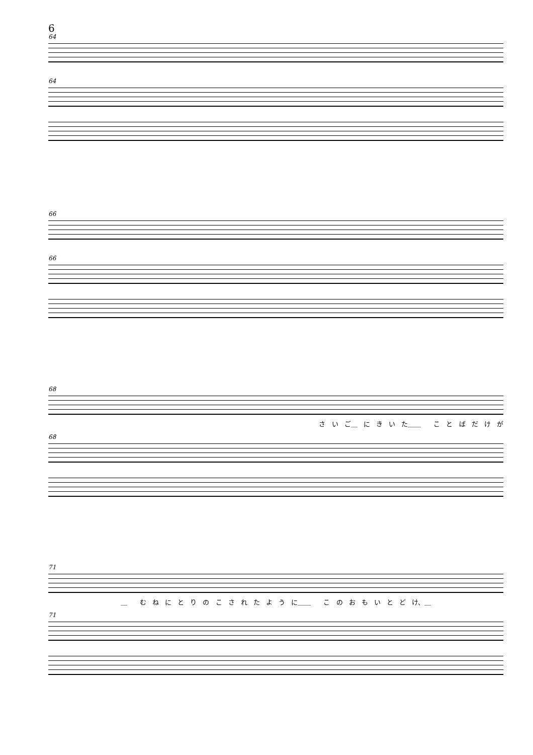6
64
64
66
66
68
さ い ご＿ に き い た＿＿　 こ と ば だ け が
68
71
＿　 む ね に と り の こ さ れ た よ う に＿＿　 こ の お も い と ど け、＿
71